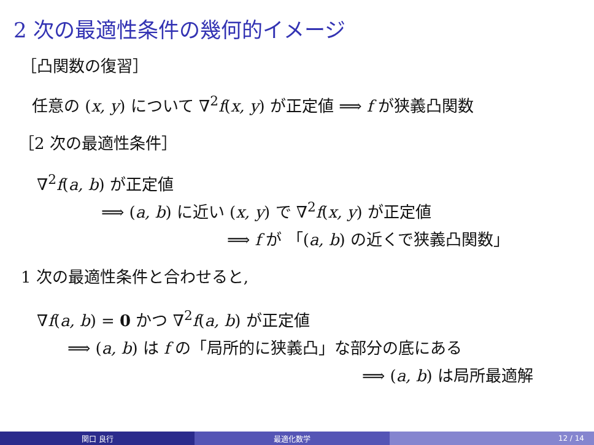2 次の最適性条件の幾何的イメージ
［凸関数の復習］
任意の (x, y) について ∇<sup>2</sup>f(x, y) が正定値 ⟹ f が狭義凸関数
［2 次の最適性条件］
∇<sup>2</sup>f(a, b) が正定値
⟹ (a, b) に近い (x, y) で ∇<sup>2</sup>f(x, y) が正定値
⟹ f が 「(a, b) の近くで狭義凸関数」
1 次の最適性条件と合わせると,
∇f(a, b) = 0 かつ ∇<sup>2</sup>f(a, b) が正定値
⟹ (a, b) は f の「局所的に狭義凸」な部分の底にある
⟹ (a, b) は局所最適解
関口 良行 最適化数学 12 / 14